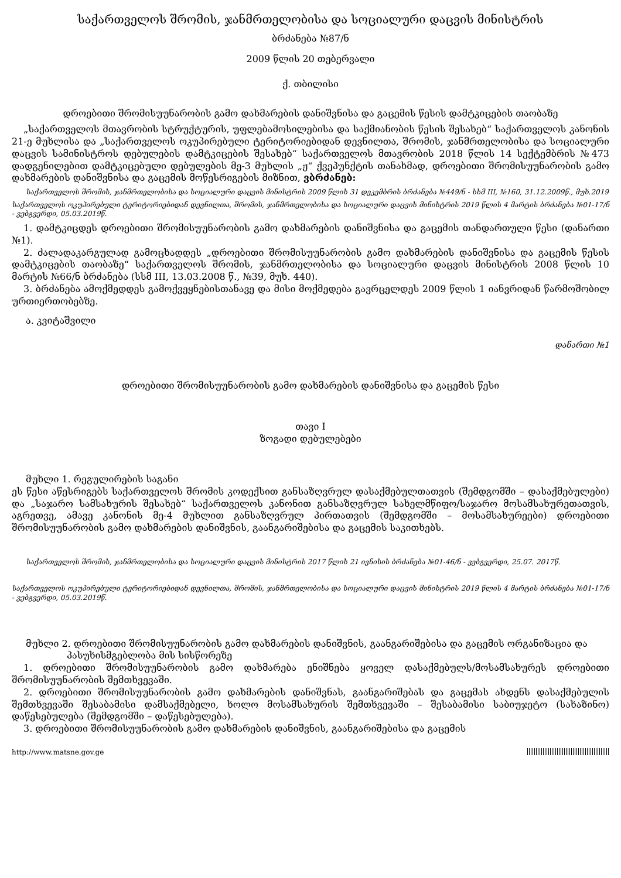საქართველოს შრომის, ჯანმრთელობისა და სოციალური დაცვის მინისტრის
ბრძანება №87/ნ
2009 წლის 20 თებერვალი
ქ. თბილისი
დროებითი შრომისუუნარობის გამო დახმარების დანიშვნისა და გაცემის წესის დამტკიცების თაობაზე
„საქართველოს მთავრობის სტრუქტურის, უფლებამოსილებისა და საქმიანობის წესის შესახებ“ საქართველოს კანონის 21-ე მუხლისა და „საქართველოს ოკუპირებული ტერიტორიებიდან დევნილთა, შრომის, ჯანმრთელობისა და სოციალური დაცვის სამინისტროს დებულების დამტკიცების შესახებ“ საქართველოს მთავრობის 2018 წლის 14 სექტემბრის №473 დადგენილებით დამტკიცებული დებულების მე-3 მუხლის „ჟ“ ქვეპუნქტის თანახმად, დროებითი შრომისუუნარობის გამო დახმარების დანიშვნისა და გაცემის მოწესრიგების მიზნით, ვბრძანებ:
საქართველოს შრომის, ჯანმრთელობისა და სოციალური დაცვის მინისტრის 2009 წლის 31 დეკემბრის ბრძანება №449/ნ - სსმ III, №160, 31.12.2009წ., მუხ.2019
საქართველოს ოკუპირებული ტერიტორიებიდან დევნილთა, შრომის, ჯანმრთელობისა და სოციალური დაცვის მინისტრის 2019 წლის 4 მარტის ბრძანება №01-17/ნ - ვებგვერდი, 05.03.2019წ.
1. დამტკიცდეს დროებითი შრომისუუნარობის გამო დახმარების დანიშვნისა და გაცემის თანდართული წესი (დანართი №1).
2. ძალადაკარგულად გამოცხადდეს „დროებითი შრომისუუნარობის გამო დახმარების დანიშვნისა და გაცემის წესის დამტკიცების თაობაზე“ საქართველოს შრომის, ჯანმრთელობისა და სოციალური დაცვის მინისტრის 2008 წლის 10 მარტის №66/ნ ბრძანება (სსმ III, 13.03.2008 წ., №39, მუხ. 440).
3. ბრძანება ამოქმედდეს გამოქვეყნებისთანავე და მისი მოქმედება გავრცელდეს 2009 წლის 1 იანვრიდან წარმოშობილ ურთიერთობებზე.
ა. კვიტაშვილი
დანართი №1
დროებითი შრომისუუნარობის გამო დახმარების დანიშვნისა და გაცემის წესი
თავი I
ზოგადი დებულებები
მუხლი 1. რეგულირების საგანი
ეს წესი აწესრიგებს საქართველოს შრომის კოდექსით განსაზღვრულ დასაქმებულთათვის (შემდგომში – დასაქმებულები) და „საჯარო სამსახურის შესახებ“ საქართველოს კანონით განსაზღვრულ სახელმწიფო/საჯარო მოსამსახურეთათვის, აგრეთვე, ამავე კანონის მე-4 მუხლით განსაზღვრულ პირთათვის (შემდგომში – მოსამსახურეები) დროებითი შრომისუუნარობის გამო დახმარების დანიშვნის, გაანგარიშებისა და გაცემის საკითხებს.
საქართველოს შრომის, ჯანმრთელობისა და სოციალური დაცვის მინისტრის 2017 წლის 21 ივნისის ბრძანება №01-46/ნ - ვებგვერდი, 25.07. 2017წ.
საქართველოს ოკუპირებული ტერიტორიებიდან დევნილთა, შრომის, ჯანმრთელობისა და სოციალური დაცვის მინისტრის 2019 წლის 4 მარტის ბრძანება №01-17/ნ - ვებგვერდი, 05.03.2019წ.
მუხლი 2. დროებითი შრომისუუნარობის გამო დახმარების დანიშვნის, გაანგარიშებისა და გაცემის ორგანიზაცია და პასუხისმგებლობა მის სისწორეზე
1. დროებითი შრომისუუნარობის გამო დახმარება ენიშნება ყოველ დასაქმებულს/მოსამსახურეს დროებითი შრომისუუნარობის შემთხვევაში.
2. დროებითი შრომისუუნარობის გამო დახმარების დანიშვნას, გაანგარიშებას და გაცემას ახდენს დასაქმებულის შემთხვევაში შესაბამისი დამსაქმებელი, ხოლო მოსამსახურის შემთხვევაში – შესაბამისი საბიუჯეტო (სახაზინო) დაწესებულება (შემდგომში – დაწესებულება).
3. დროებითი შრომისუუნარობის გამო დახმარების დანიშვნის, გაანგარიშებისა და გაცემის
http://www.matsne.gov.ge